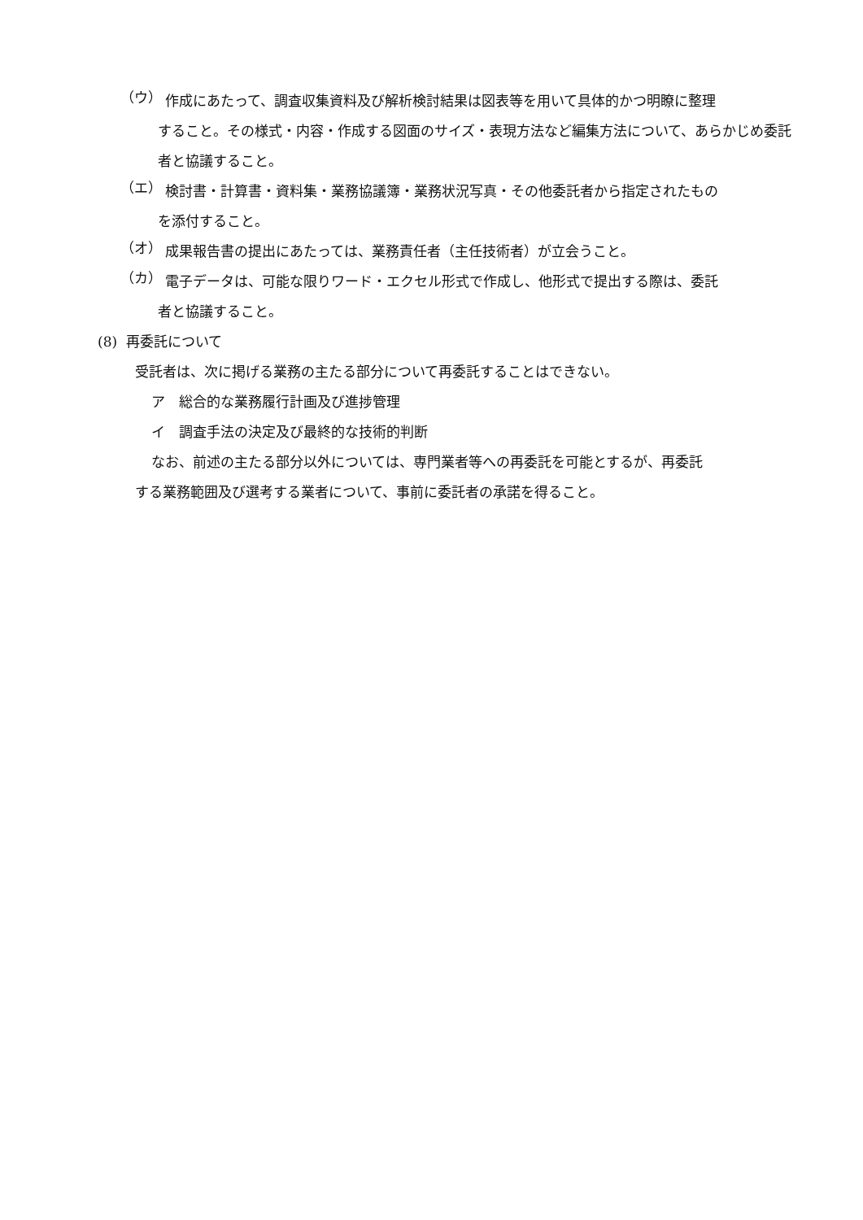（ウ）
作成にあたって、調査収集資料及び解析検討結果は図表等を用いて具体的かつ明瞭に整理
すること。その様式・内容・作成する図面のサイズ・表現方法など編集方法について、あらかじめ委託者と協議すること。
（エ）
検討書・計算書・資料集・業務協議簿・業務状況写真・その他委託者から指定されたもの
を添付すること。
（オ）
成果報告書の提出にあたっては、業務責任者（主任技術者）が立会うこと。
（カ）
電子データは、可能な限りワード・エクセル形式で作成し、他形式で提出する際は、委託
者と協議すること。
(8) 再委託について
受託者は、次に掲げる業務の主たる部分について再委託することはできない。
ア　総合的な業務履行計画及び進捗管理
イ　調査手法の決定及び最終的な技術的判断
なお、前述の主たる部分以外については、専門業者等への再委託を可能とするが、再委託
する業務範囲及び選考する業者について、事前に委託者の承諾を得ること。